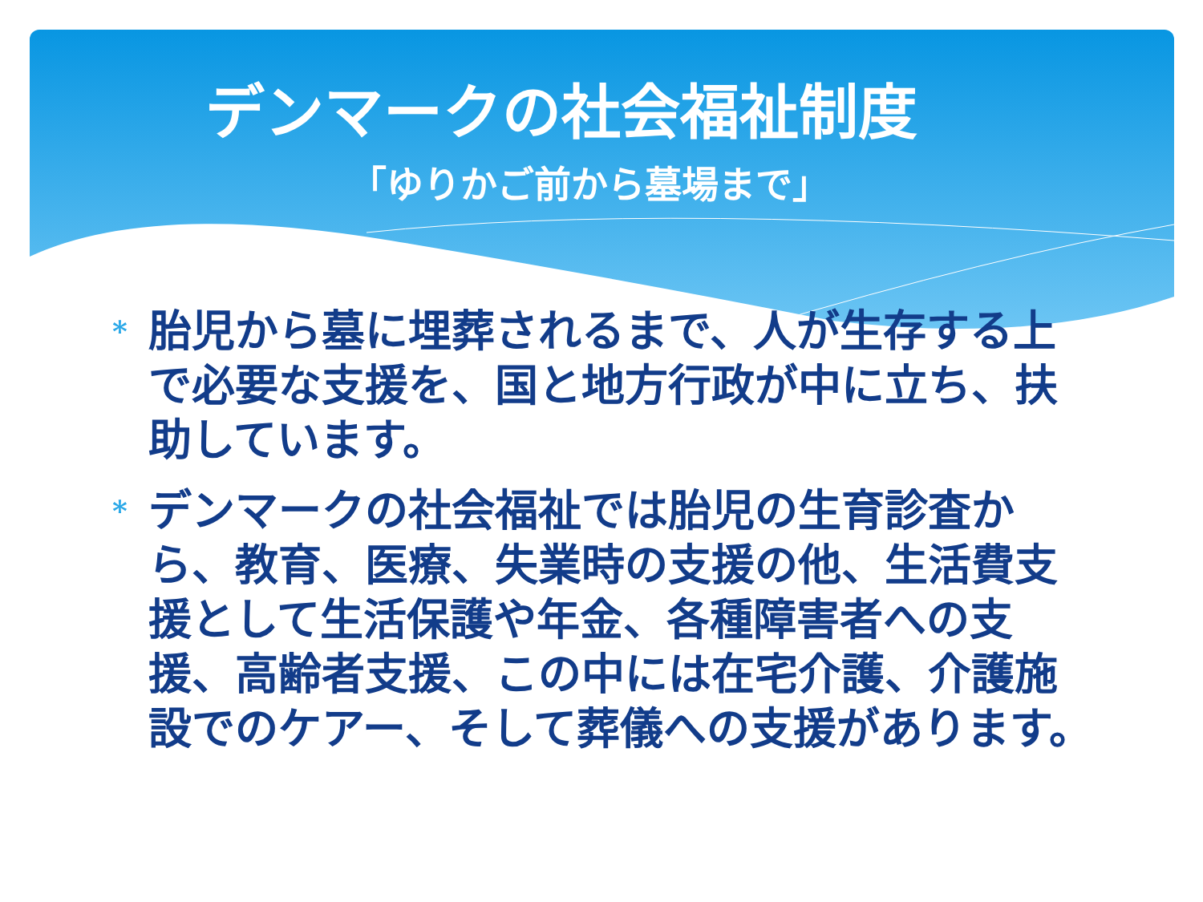デンマークの社会福祉制度
「ゆりかご前から墓場まで」
* 胎児から墓に埋葬されるまで、人が生存する上で必要な支援を、国と地方行政が中に立ち、扶助しています。
* デンマークの社会福祉では胎児の生育診査から、教育、医療、失業時の支援の他、生活費支援として生活保護や年金、各種障害者への支援、高齢者支援、この中には在宅介護、介護施設でのケアー、そして葬儀への支援があります。